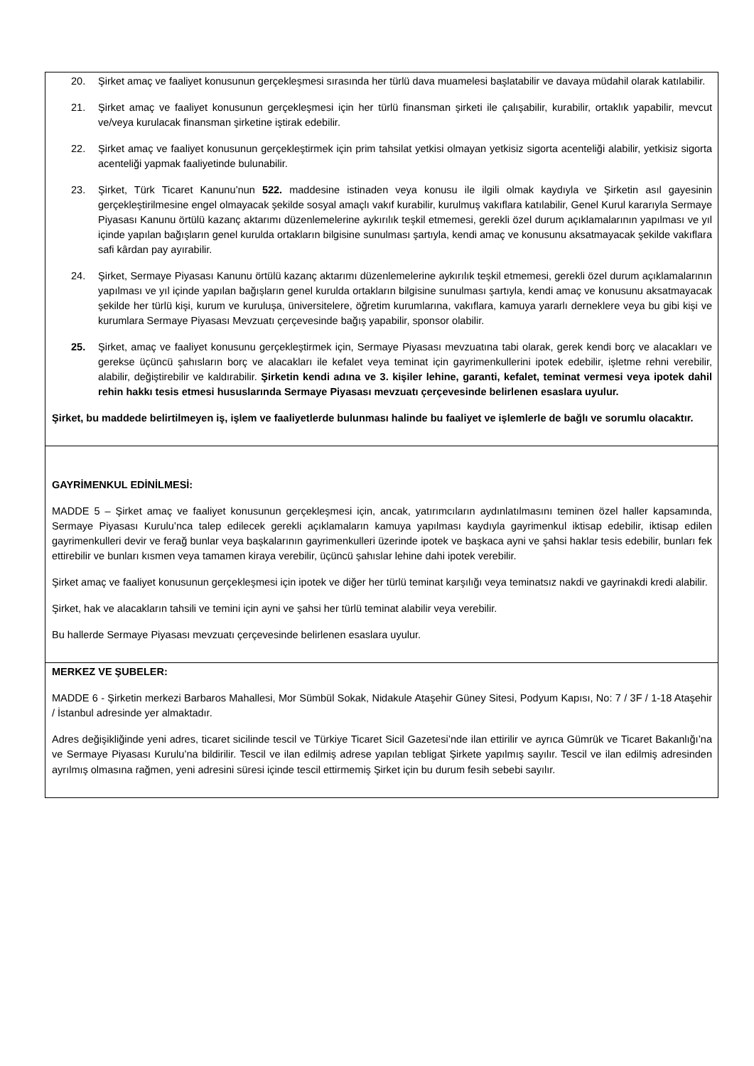| 20. Şirket amaç ve faaliyet konusunun gerçekleşmesi sırasında her türlü dava muamelesi başlatabilir ve davaya müdahil olarak katılabilir. 21. Şirket amaç ve faaliyet konusunun gerçekleşmesi için her türlü finansman şirketi ile çalışabilir, kurabilir, ortaklık yapabilir, mevcut ve/veya kurulacak finansman şirketine iştirak edebilir. 22. Şirket amaç ve faaliyet konusunun gerçekleştirmek için prim tahsilat yetkisi olmayan yetkisiz sigorta acenteliği alabilir, yetkisiz sigorta acenteliği yapmak faaliyetinde bulunabilir. 23. Şirket, Türk Ticaret Kanunu’nun 522. maddesine istinaden veya konusu ile ilgili olmak kaydıyla ve Şirketin asıl gayesinin gerçekleştirilmesine engel olmayacak şekilde sosyal amaçlı vakıf kurabilir, kurulmuş vakıflara katılabilir, Genel Kurul kararıyla Sermaye Piyasası Kanunu örtülü kazanç aktarımı düzenlemelerine aykırılık teşkil etmemesi, gerekli özel durum açıklamalarının yapılması ve yıl içinde yapılan bağışların genel kurulda ortakların bilgisine sunulması şartıyla, kendi amaç ve konusunu aksatmayacak şekilde vakıflara safi kârdan pay ayırabilir. 24. Şirket, Sermaye Piyasası Kanunu örtülü kazanç aktarımı düzenlemelerine aykırılık teşkil etmemesi, gerekli özel durum açıklamalarının yapılması ve yıl içinde yapılan bağışların genel kurulda ortakların bilgisine sunulması şartıyla, kendi amaç ve konusunu aksatmayacak şekilde her türlü kişi, kurum ve kuruluşa, üniversitelere, öğretim kurumlarına, vakıflara, kamuya yararlı derneklere veya bu gibi kişi ve kurumlara Sermaye Piyasası Mevzuatı çerçevesinde bağış yapabilir, sponsor olabilir. 25. Şirket, amaç ve faaliyet konusunu gerçekleştirmek için, Sermaye Piyasası mevzuatına tabi olarak, gerek kendi borç ve alacakları ve gerekse üçüncü şahısların borç ve alacakları ile kefalet veya teminat için gayrimenkullerini ipotek edebilir, işletme rehni verebilir, alabilir, değiştirebilir ve kaldırabilir. Şirketin kendi adına ve 3. kişiler lehine, garanti, kefalet, teminat vermesi veya ipotek dahil rehin hakkı tesis etmesi hususlarında Sermaye Piyasası mevzuatı çerçevesinde belirlenen esaslara uyulur. Şirket, bu maddede belirtilmeyen iş, işlem ve faaliyetlerde bulunması halinde bu faaliyet ve işlemlerle de bağlı ve sorumlu olacaktır. |
| GAYRİMENKUL EDİNİLMESİ: MADDE 5 – Şirket amaç ve faaliyet konusunun gerçekleşmesi için, ancak, yatırımcıların aydınlatılmasını teminen özel haller kapsamında, Sermaye Piyasası Kurulu’nca talep edilecek gerekli açıklamaların kamuya yapılması kaydıyla gayrimenkul iktisap edebilir, iktisap edilen gayrimenkulleri devir ve ferağ bunlar veya başkalarının gayrimenkulleri üzerinde ipotek ve başkaca ayni ve şahsi haklar tesis edebilir, bunları fek ettirebilir ve bunları kısmen veya tamamen kiraya verebilir, üçüncü şahıslar lehine dahi ipotek verebilir. Şirket amaç ve faaliyet konusunun gerçekleşmesi için ipotek ve diğer her türlü teminat karşılığı veya teminatsız nakdi ve gayrinakdi kredi alabilir. Şirket, hak ve alacakların tahsili ve temini için ayni ve şahsi her türlü teminat alabilir veya verebilir. Bu hallerde Sermaye Piyasası mevzuatı çerçevesinde belirlenen esaslara uyulur. |
| MERKEZ VE ŞUBELER: MADDE 6 - Şirketin merkezi Barbaros Mahallesi, Mor Sümbül Sokak, Nidakule Ataşehir Güney Sitesi, Podyum Kapısı, No: 7 / 3F / 1-18 Ataşehir / İstanbul adresinde yer almaktadır. Adres değişikliğinde yeni adres, ticaret sicilinde tescil ve Türkiye Ticaret Sicil Gazetesi’nde ilan ettirilir ve ayrıca Gümrük ve Ticaret Bakanlığı’na ve Sermaye Piyasası Kurulu’na bildirilir. Tescil ve ilan edilmiş adrese yapılan tebligat Şirkete yapılmış sayılır. Tescil ve ilan edilmiş adresinden ayrılmış olmasına rağmen, yeni adresini süresi içinde tescil ettirmemiş Şirket için bu durum fesih sebebi sayılır. |